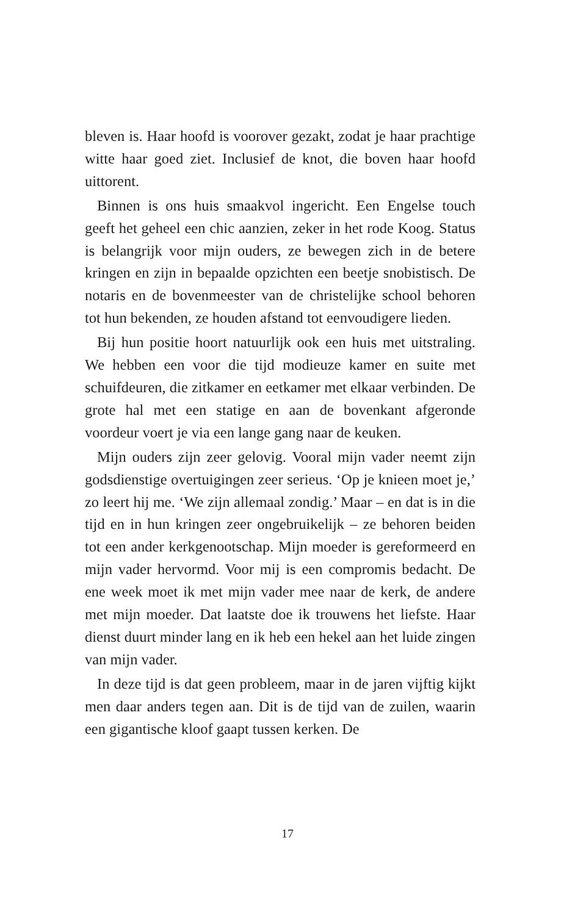bleven is. Haar hoofd is voorover gezakt, zodat je haar prachtige witte haar goed ziet. Inclusief de knot, die boven haar hoofd uittorent.
Binnen is ons huis smaakvol ingericht. Een Engelse touch geeft het geheel een chic aanzien, zeker in het rode Koog. Status is belangrijk voor mijn ouders, ze bewegen zich in de betere kringen en zijn in bepaalde opzichten een beetje snobistisch. De notaris en de bovenmeester van de christelijke school behoren tot hun bekenden, ze houden afstand tot eenvoudigere lieden.
Bij hun positie hoort natuurlijk ook een huis met uitstraling. We hebben een voor die tijd modieuze kamer en suite met schuifdeuren, die zitkamer en eetkamer met elkaar verbinden. De grote hal met een statige en aan de bovenkant afgeronde voordeur voert je via een lange gang naar de keuken.
Mijn ouders zijn zeer gelovig. Vooral mijn vader neemt zijn godsdienstige overtuigingen zeer serieus. ‘Op je knieen moet je,’ zo leert hij me. ‘We zijn allemaal zondig.’ Maar – en dat is in die tijd en in hun kringen zeer ongebruikelijk – ze behoren beiden tot een ander kerkgenootschap. Mijn moeder is gereformeerd en mijn vader hervormd. Voor mij is een compromis bedacht. De ene week moet ik met mijn vader mee naar de kerk, de andere met mijn moeder. Dat laatste doe ik trouwens het liefste. Haar dienst duurt minder lang en ik heb een hekel aan het luide zingen van mijn vader.
In deze tijd is dat geen probleem, maar in de jaren vijftig kijkt men daar anders tegen aan. Dit is de tijd van de zuilen, waarin een gigantische kloof gaapt tussen kerken. De
17